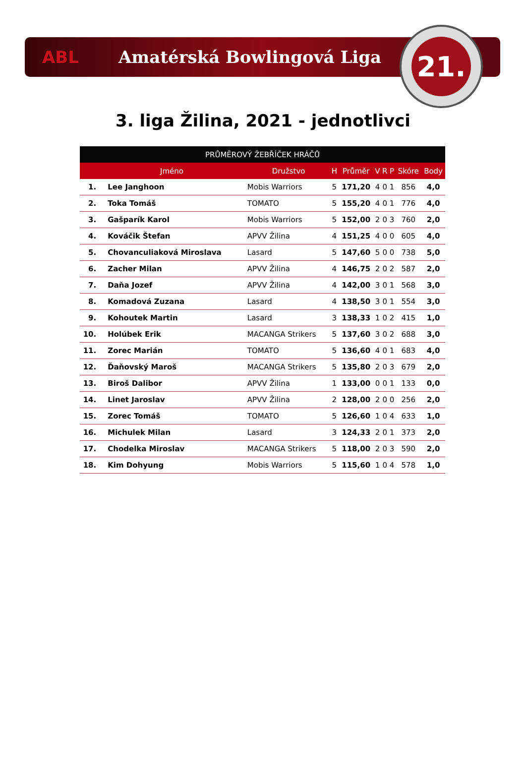ABL Amatérská Bowlingová Liga
21.
3. liga Žilina, 2021 - jednotlivci
| PRŮMĚROVÝ ŽEBŘÍČEK HRÁČŮ | | | | | | | | | |
| --- | --- | --- | --- | --- | --- | --- | --- | --- | --- |
| | Jméno | Družstvo | H | Průměr | V | R | P | Skóre | Body |
| 1. | Lee Janghoon | Mobis Warriors | 5 | 171,20 | 4 | 0 | 1 | 856 | 4,0 |
| 2. | Toka Tomáš | TOMATO | 5 | 155,20 | 4 | 0 | 1 | 776 | 4,0 |
| 3. | Gašparík Karol | Mobis Warriors | 5 | 152,00 | 2 | 0 | 3 | 760 | 2,0 |
| 4. | Kováčik Štefan | APVV Žilina | 4 | 151,25 | 4 | 0 | 0 | 605 | 4,0 |
| 5. | Chovanculiaková Miroslava | Lasard | 5 | 147,60 | 5 | 0 | 0 | 738 | 5,0 |
| 6. | Zacher Milan | APVV Žilina | 4 | 146,75 | 2 | 0 | 2 | 587 | 2,0 |
| 7. | Daňa Jozef | APVV Žilina | 4 | 142,00 | 3 | 0 | 1 | 568 | 3,0 |
| 8. | Komadová Zuzana | Lasard | 4 | 138,50 | 3 | 0 | 1 | 554 | 3,0 |
| 9. | Kohoutek Martin | Lasard | 3 | 138,33 | 1 | 0 | 2 | 415 | 1,0 |
| 10. | Holúbek Erik | MACANGA Strikers | 5 | 137,60 | 3 | 0 | 2 | 688 | 3,0 |
| 11. | Zorec Marián | TOMATO | 5 | 136,60 | 4 | 0 | 1 | 683 | 4,0 |
| 12. | Ďaňovský Maroš | MACANGA Strikers | 5 | 135,80 | 2 | 0 | 3 | 679 | 2,0 |
| 13. | Biroš Dalibor | APVV Žilina | 1 | 133,00 | 0 | 0 | 1 | 133 | 0,0 |
| 14. | Linet Jaroslav | APVV Žilina | 2 | 128,00 | 2 | 0 | 0 | 256 | 2,0 |
| 15. | Zorec Tomáš | TOMATO | 5 | 126,60 | 1 | 0 | 4 | 633 | 1,0 |
| 16. | Michulek Milan | Lasard | 3 | 124,33 | 2 | 0 | 1 | 373 | 2,0 |
| 17. | Chodelka Miroslav | MACANGA Strikers | 5 | 118,00 | 2 | 0 | 3 | 590 | 2,0 |
| 18. | Kim Dohyung | Mobis Warriors | 5 | 115,60 | 1 | 0 | 4 | 578 | 1,0 |